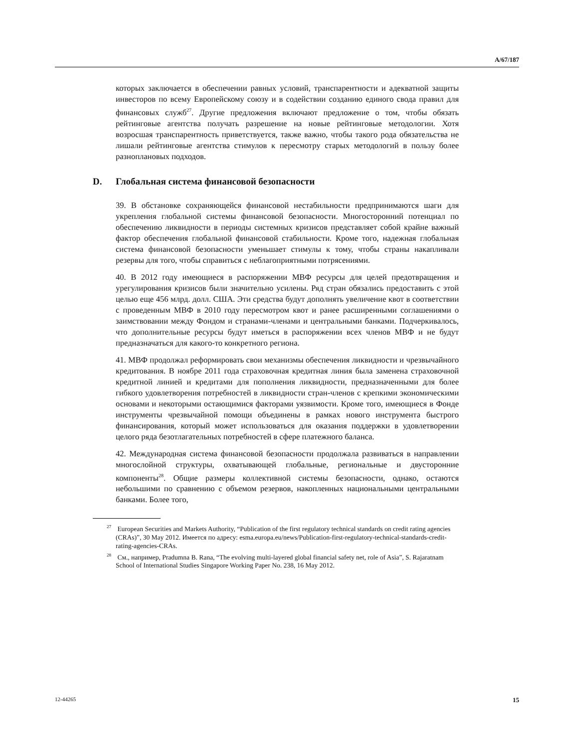A/67/187
которых заключается в обеспечении равных условий, транспарентности и адекватной защиты инвесторов по всему Европейскому союзу и в содействии созданию единого свода правил для финансовых служб<sup>27</sup>. Другие предложения включают предложение о том, чтобы обязать рейтинговые агентства получать разрешение на новые рейтинговые методологии. Хотя возросшая транспарентность приветствуется, также важно, чтобы такого рода обязательства не лишали рейтинговые агентства стимулов к пересмотру старых методологий в пользу более разноплановых подходов.
D. Глобальная система финансовой безопасности
39. В обстановке сохраняющейся финансовой нестабильности предпринимаются шаги для укрепления глобальной системы финансовой безопасности. Многосторонний потенциал по обеспечению ликвидности в периоды системных кризисов представляет собой крайне важный фактор обеспечения глобальной финансовой стабильности. Кроме того, надежная глобальная система финансовой безопасности уменьшает стимулы к тому, чтобы страны накапливали резервы для того, чтобы справиться с неблагоприятными потрясениями.
40. В 2012 году имеющиеся в распоряжении МВФ ресурсы для целей предотвращения и урегулирования кризисов были значительно усилены. Ряд стран обязались предоставить с этой целью еще 456 млрд. долл. США. Эти средства будут дополнять увеличение квот в соответствии с проведенным МВФ в 2010 году пересмотром квот и ранее расширенными соглашениями о заимствовании между Фондом и странами-членами и центральными банками. Подчеркивалось, что дополнительные ресурсы будут иметься в распоряжении всех членов МВФ и не будут предназначаться для какого-то конкретного региона.
41. МВФ продолжал реформировать свои механизмы обеспечения ликвидности и чрезвычайного кредитования. В ноябре 2011 года страховочная кредитная линия была заменена страховочной кредитной линией и кредитами для пополнения ликвидности, предназначенными для более гибкого удовлетворения потребностей в ликвидности стран-членов с крепкими экономическими основами и некоторыми остающимися факторами уязвимости. Кроме того, имеющиеся в Фонде инструменты чрезвычайной помощи объединены в рамках нового инструмента быстрого финансирования, который может использоваться для оказания поддержки в удовлетворении целого ряда безотлагательных потребностей в сфере платежного баланса.
42. Международная система финансовой безопасности продолжала развиваться в направлении многослойной структуры, охватывающей глобальные, региональные и двусторонние компоненты<sup>28</sup>. Общие размеры коллективной системы безопасности, однако, остаются небольшими по сравнению с объемом резервов, накопленных национальными центральными банками. Более того,
<sup>27</sup> European Securities and Markets Authority, “Publication of the first regulatory technical standards on credit rating agencies (CRAs)”, 30 May 2012. Имеется по адресу: esma.europa.eu/news/Publication-first-regulatory-technical-standards-credit-rating-agencies-CRAs.
<sup>28</sup> См., например, Pradumna B. Rana, “The evolving multi-layered global financial safety net, role of Asia”, S. Rajaratnam School of International Studies Singapore Working Paper No. 238, 16 May 2012.
12-44265 15